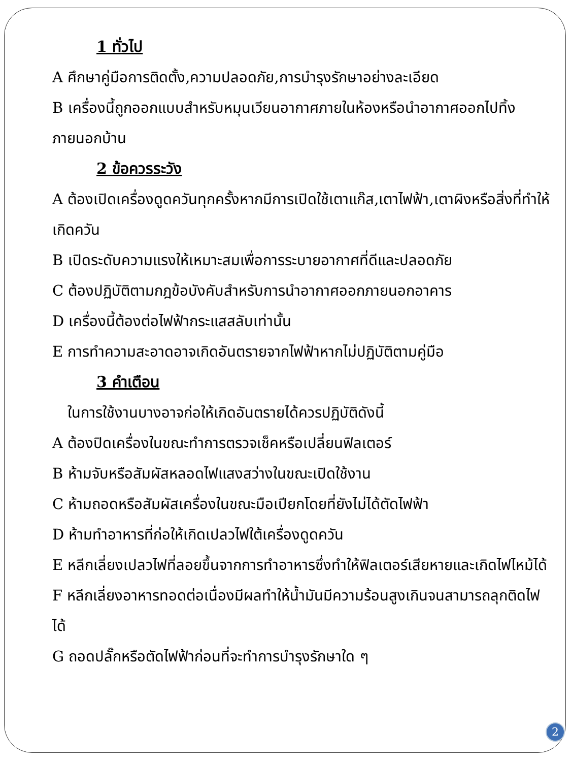1 ทั่วไป
A ศึกษาคู่มือการติดตั้ง,ความปลอดภัย,การบำรุงรักษาอย่างละเอียด
B เครื่องนี้ถูกออกแบบสำหรับหมุนเวียนอากาศภายในห้องหรือนำอากาศออกไปทิ้งภายนอกบ้าน
2 ข้อควรระวัง
A ต้องเปิดเครื่องดูดควันทุกครั้งหากมีการเปิดใช้เตาแก๊ส,เตาไฟฟ้า,เตาผิงหรือสิ่งที่ทำให้เกิดควัน
B เปิดระดับความแรงให้เหมาะสมเพื่อการระบายอากาศที่ดีและปลอดภัย
C ต้องปฏิบัติตามกฎข้อบังคับสำหรับการนำอากาศออกภายนอกอาคาร
D เครื่องนี้ต้องต่อไฟฟ้ากระแสสลับเท่านั้น
E การทำความสะอาดอาจเกิดอันตรายจากไฟฟ้าหากไม่ปฏิบัติตามคู่มือ
3 คำเตือน
ในการใช้งานบางอาจก่อให้เกิดอันตรายได้ควรปฏิบัติดังนี้
A ต้องปิดเครื่องในขณะทำการตรวจเช็คหรือเปลี่ยนฟิลเตอร์
B ห้ามจับหรือสัมผัสหลอดไฟแสงสว่างในขณะเปิดใช้งาน
C ห้ามถอดหรือสัมผัสเครื่องในขณะมือเปียกโดยที่ยังไม่ได้ตัดไฟฟ้า
D ห้ามทำอาหารที่ก่อให้เกิดเปลวไฟใต้เครื่องดูดควัน
E หลีกเลี่ยงเปลวไฟที่ลอยขึ้นจากการทำอาหารซึ่งทำให้ฟิลเตอร์เสียหายและเกิดไฟไหม้ได้
F หลีกเลี่ยงอาหารทอดต่อเนื่องมีผลทำให้น้ำมันมีความร้อนสูงเกินจนสามารถลุกติดไฟได้
G ถอดปลั๊กหรือตัดไฟฟ้าก่อนที่จะทำการบำรุงรักษาใด ๆ
2